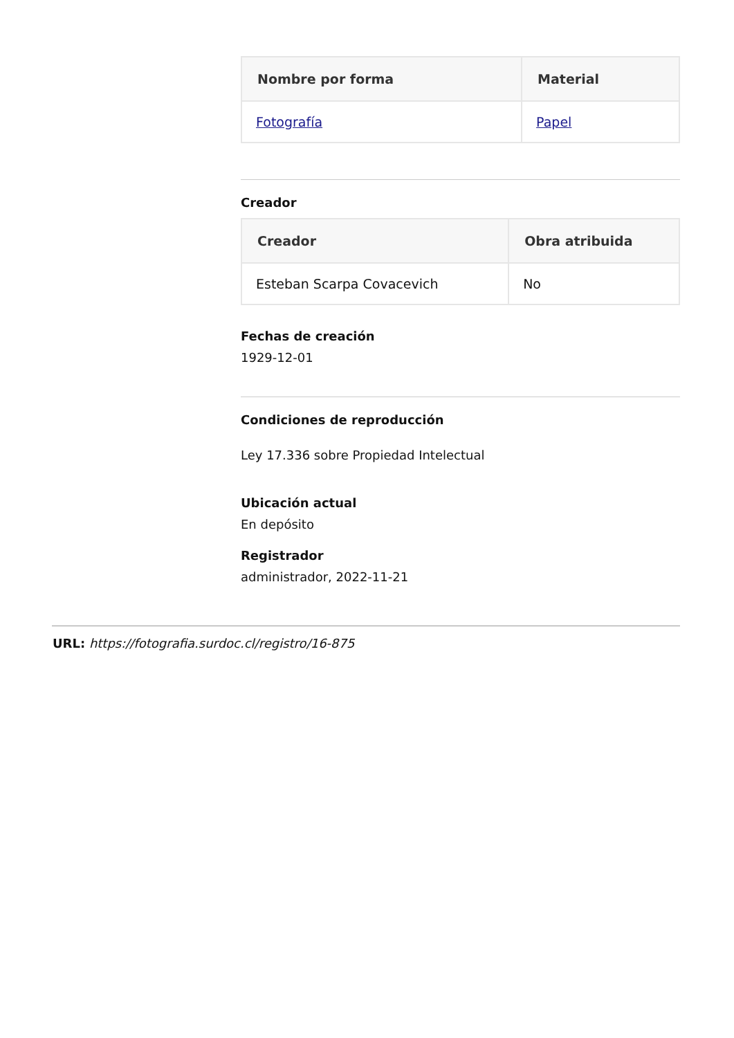| Nombre por forma | Material |
| --- | --- |
| Fotografía | Papel |
Creador
| Creador | Obra atribuida |
| --- | --- |
| Esteban Scarpa Covacevich | No |
Fechas de creación
1929-12-01
Condiciones de reproducción
Ley 17.336 sobre Propiedad Intelectual
Ubicación actual
En depósito
Registrador
administrador, 2022-11-21
URL: https://fotografia.surdoc.cl/registro/16-875